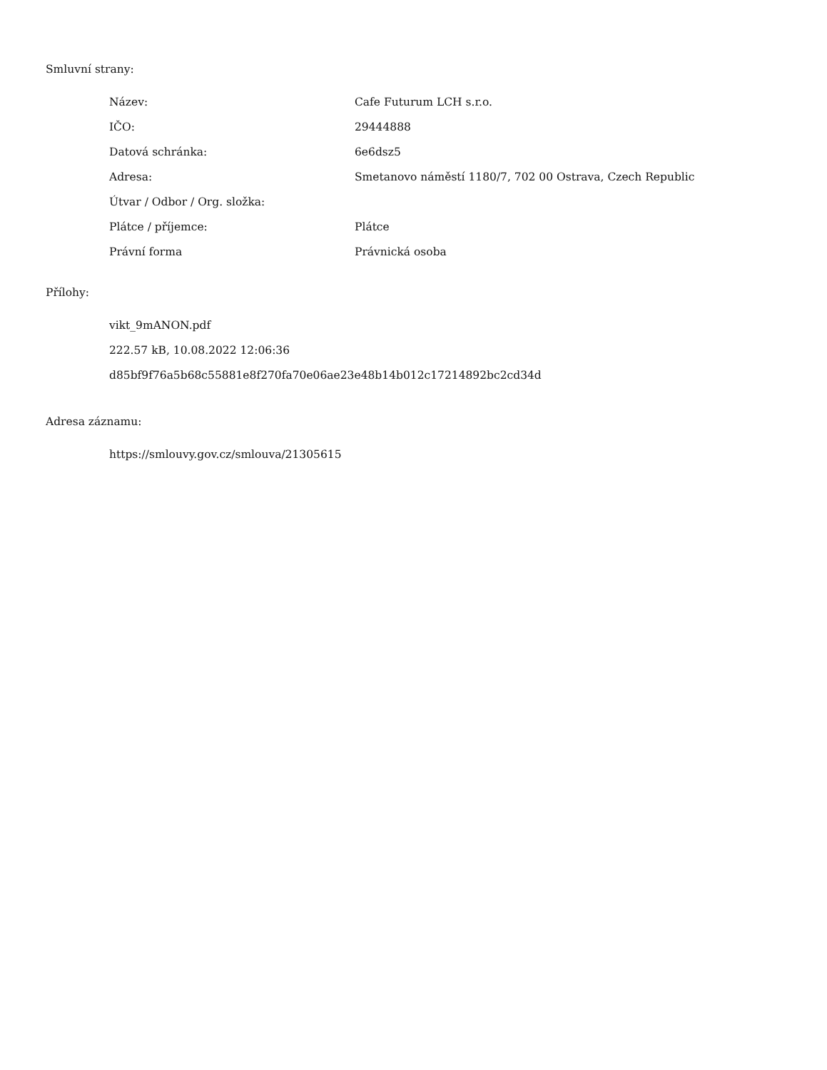Smluvní strany:
| Název: | Cafe Futurum LCH s.r.o. |
| IČO: | 29444888 |
| Datová schránka: | 6e6dsz5 |
| Adresa: | Smetanovo náměstí 1180/7, 702 00 Ostrava, Czech Republic |
| Útvar / Odbor / Org. složka: | |
| Plátce / příjemce: | Plátce |
| Právní forma | Právnická osoba |
Přílohy:
vikt_9mANON.pdf
222.57 kB, 10.08.2022 12:06:36
d85bf9f76a5b68c55881e8f270fa70e06ae23e48b14b012c17214892bc2cd34d
Adresa záznamu:
https://smlouvy.gov.cz/smlouva/21305615